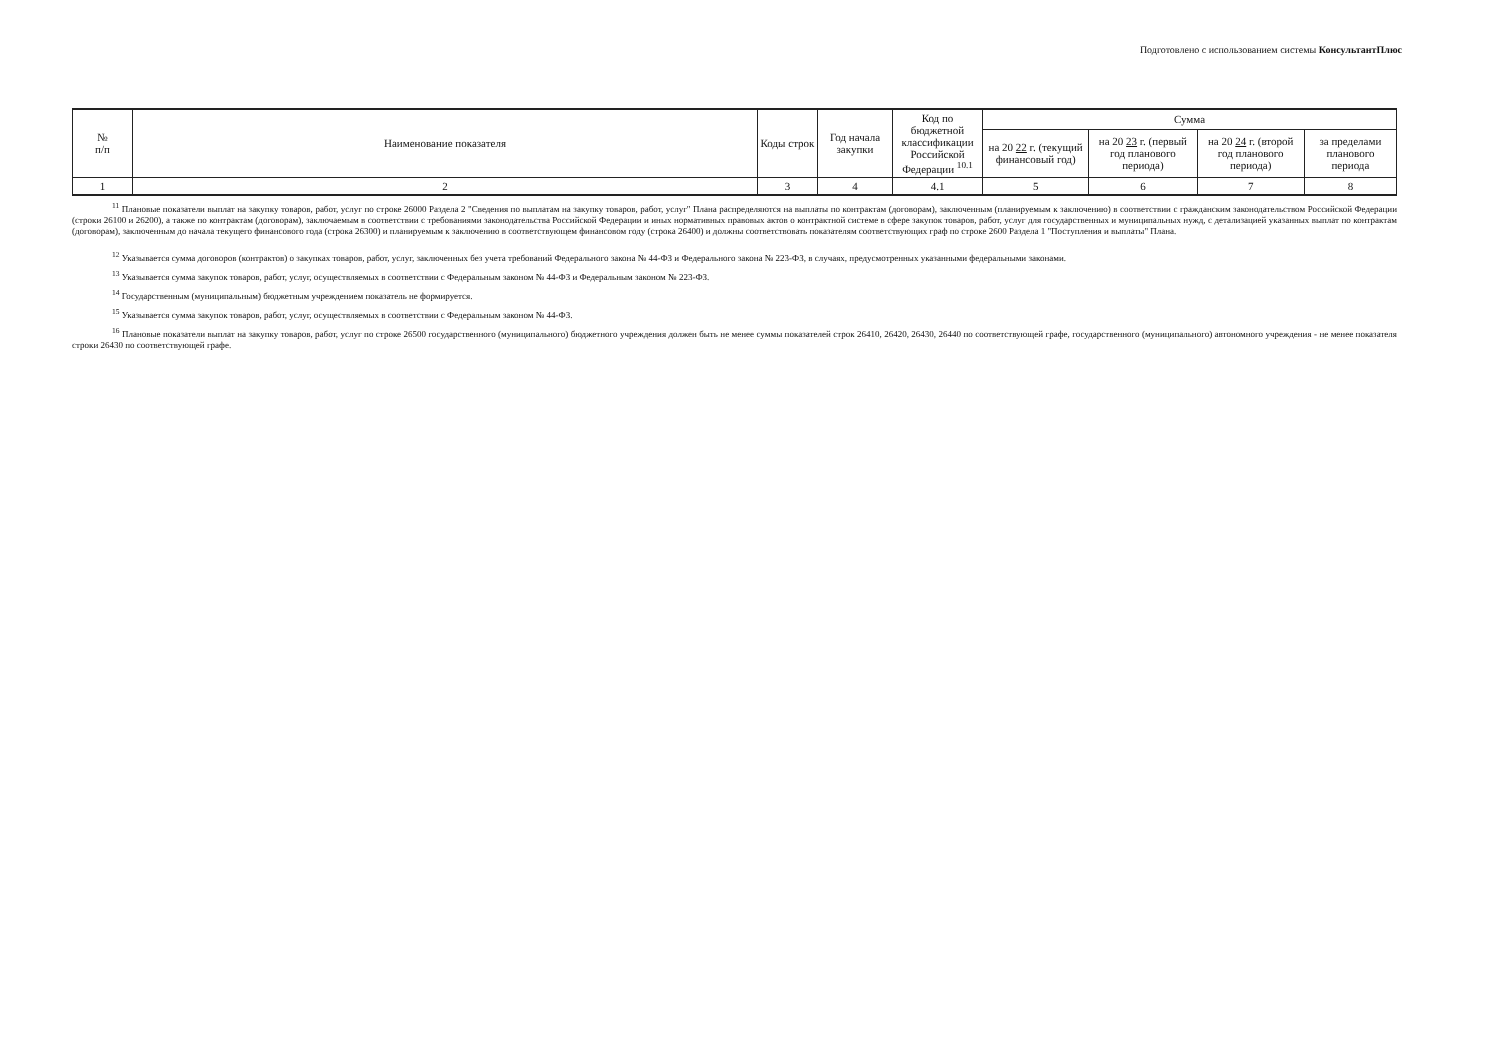Подготовлено с использованием системы КонсультантПлюс
| № п/п | Наименование показателя | Коды строк | Год начала закупки | Код по бюджетной классификации Российской Федерации <sup>10.1</sup> | Сумма | | | |
| --- | --- | --- | --- | --- | --- | --- | --- | --- |
| | | | | | на 20 22 г. (текущий финансовый год) | на 20 23 г. (первый год планового периода) | на 20 24 г. (второй год планового периода) | за пределами планового периода |
| 1 | 2 | 3 | 4 | 4.1 | 5 | 6 | 7 | 8 |
<sup>11</sup> Плановые показатели выплат на закупку товаров, работ, услуг по строке 26000 Раздела 2 "Сведения по выплатам на закупку товаров, работ, услуг" Плана распределяются на выплаты по контрактам (договорам), заключенным (планируемым к заключению) в соответствии с гражданским законодательством Российской Федерации (строки 26100 и 26200), а также по контрактам (договорам), заключаемым в соответствии с требованиями законодательства Российской Федерации и иных нормативных правовых актов о контрактной системе в сфере закупок товаров, работ, услуг для государственных и муниципальных нужд, с детализацией указанных выплат по контрактам (договорам), заключенным до начала текущего финансового года (строка 26300) и планируемым к заключению в соответствующем финансовом году (строка 26400) и должны соответствовать показателям соответствующих граф по строке 2600 Раздела 1 "Поступления и выплаты" Плана.
<sup>12</sup> Указывается сумма договоров (контрактов) о закупках товаров, работ, услуг, заключенных без учета требований Федерального закона № 44-ФЗ и Федерального закона № 223-ФЗ, в случаях, предусмотренных указанными федеральными законами.
<sup>13</sup> Указывается сумма закупок товаров, работ, услуг, осуществляемых в соответствии с Федеральным законом № 44-ФЗ и Федеральным законом № 223-ФЗ.
<sup>14</sup> Государственным (муниципальным) бюджетным учреждением показатель не формируется.
<sup>15</sup> Указывается сумма закупок товаров, работ, услуг, осуществляемых в соответствии с Федеральным законом № 44-ФЗ.
<sup>16</sup> Плановые показатели выплат на закупку товаров, работ, услуг по строке 26500 государственного (муниципального) бюджетного учреждения должен быть не менее суммы показателей строк 26410, 26420, 26430, 26440 по соответствующей графе, государственного (муниципального) автономного учреждения - не менее показателя строки 26430 по соответствующей графе.